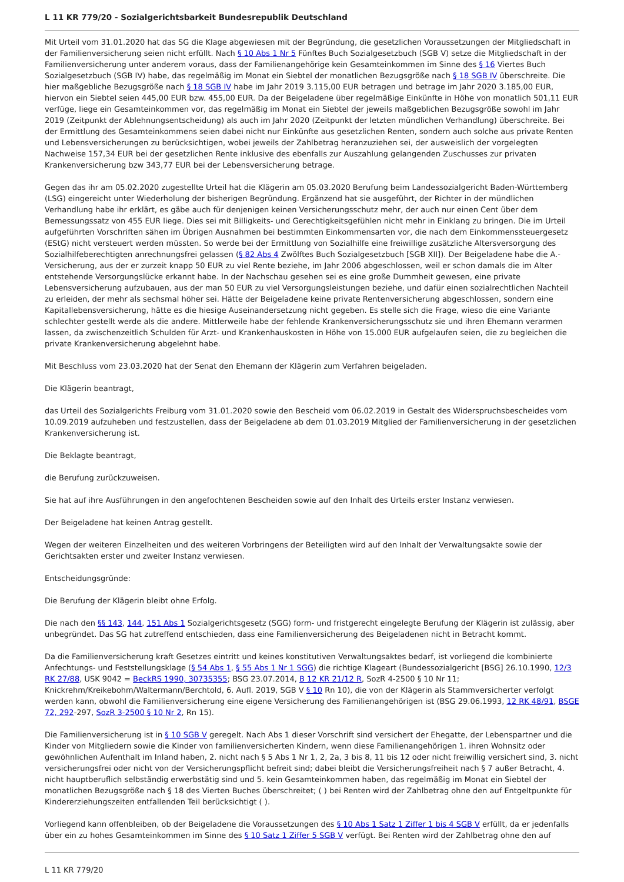L 11 KR 779/20 - Sozialgerichtsbarkeit Bundesrepublik Deutschland
Mit Urteil vom 31.01.2020 hat das SG die Klage abgewiesen mit der Begründung, die gesetzlichen Voraussetzungen der Mitgliedschaft in der Familienversicherung seien nicht erfüllt. Nach § 10 Abs 1 Nr 5 Fünftes Buch Sozialgesetzbuch (SGB V) setze die Mitgliedschaft in der Familienversicherung unter anderem voraus, dass der Familienangehörige kein Gesamteinkommen im Sinne des § 16 Viertes Buch Sozialgesetzbuch (SGB IV) habe, das regelmäßig im Monat ein Siebtel der monatlichen Bezugsgröße nach § 18 SGB IV überschreite. Die hier maßgebliche Bezugsgröße nach § 18 SGB IV habe im Jahr 2019 3.115,00 EUR betragen und betrage im Jahr 2020 3.185,00 EUR, hiervon ein Siebtel seien 445,00 EUR bzw. 455,00 EUR. Da der Beigeladene über regelmäßige Einkünfte in Höhe von monatlich 501,11 EUR verfüge, liege ein Gesamteinkommen vor, das regelmäßig im Monat ein Siebtel der jeweils maßgeblichen Bezugsgröße sowohl im Jahr 2019 (Zeitpunkt der Ablehnungsentscheidung) als auch im Jahr 2020 (Zeitpunkt der letzten mündlichen Verhandlung) überschreite. Bei der Ermittlung des Gesamteinkommens seien dabei nicht nur Einkünfte aus gesetzlichen Renten, sondern auch solche aus private Renten und Lebensversicherungen zu berücksichtigen, wobei jeweils der Zahlbetrag heranzuziehen sei, der ausweislich der vorgelegten Nachweise 157,34 EUR bei der gesetzlichen Rente inklusive des ebenfalls zur Auszahlung gelangenden Zuschusses zur privaten Krankenversicherung bzw 343,77 EUR bei der Lebensversicherung betrage.
Gegen das ihr am 05.02.2020 zugestellte Urteil hat die Klägerin am 05.03.2020 Berufung beim Landessozialgericht Baden-Württemberg (LSG) eingereicht unter Wiederholung der bisherigen Begründung. Ergänzend hat sie ausgeführt, der Richter in der mündlichen Verhandlung habe ihr erklärt, es gäbe auch für denjenigen keinen Versicherungsschutz mehr, der auch nur einen Cent über dem Bemessungssatz von 455 EUR liege. Dies sei mit Billigkeits- und Gerechtigkeitsgefühlen nicht mehr in Einklang zu bringen. Die im Urteil aufgeführten Vorschriften sähen im Übrigen Ausnahmen bei bestimmten Einkommensarten vor, die nach dem Einkommenssteuergesetz (EStG) nicht versteuert werden müssten. So werde bei der Ermittlung von Sozialhilfe eine freiwillige zusätzliche Altersversorgung des Sozialhilfeberechtigten anrechnungsfrei gelassen (§ 82 Abs 4 Zwölftes Buch Sozialgesetzbuch [SGB XII]). Der Beigeladene habe die A.-Versicherung, aus der er zurzeit knapp 50 EUR zu viel Rente beziehe, im Jahr 2006 abgeschlossen, weil er schon damals die im Alter entstehende Versorgungslücke erkannt habe. In der Nachschau gesehen sei es eine große Dummheit gewesen, eine private Lebensversicherung aufzubauen, aus der man 50 EUR zu viel Versorgungsleistungen beziehe, und dafür einen sozialrechtlichen Nachteil zu erleiden, der mehr als sechsmal höher sei. Hätte der Beigeladene keine private Rentenversicherung abgeschlossen, sondern eine Kapitallebensversicherung, hätte es die hiesige Auseinandersetzung nicht gegeben. Es stelle sich die Frage, wieso die eine Variante schlechter gestellt werde als die andere. Mittlerweile habe der fehlende Krankenversicherungsschutz sie und ihren Ehemann verarmen lassen, da zwischenzeitlich Schulden für Arzt- und Krankenhauskosten in Höhe von 15.000 EUR aufgelaufen seien, die zu begleichen die private Krankenversicherung abgelehnt habe.
Mit Beschluss vom 23.03.2020 hat der Senat den Ehemann der Klägerin zum Verfahren beigeladen.
Die Klägerin beantragt,
das Urteil des Sozialgerichts Freiburg vom 31.01.2020 sowie den Bescheid vom 06.02.2019 in Gestalt des Widerspruchsbescheides vom 10.09.2019 aufzuheben und festzustellen, dass der Beigeladene ab dem 01.03.2019 Mitglied der Familienversicherung in der gesetzlichen Krankenversicherung ist.
Die Beklagte beantragt,
die Berufung zurückzuweisen.
Sie hat auf ihre Ausführungen in den angefochtenen Bescheiden sowie auf den Inhalt des Urteils erster Instanz verwiesen.
Der Beigeladene hat keinen Antrag gestellt.
Wegen der weiteren Einzelheiten und des weiteren Vorbringens der Beteiligten wird auf den Inhalt der Verwaltungsakte sowie der Gerichtsakten erster und zweiter Instanz verwiesen.
Entscheidungsgründe:
Die Berufung der Klägerin bleibt ohne Erfolg.
Die nach den §§ 143, 144, 151 Abs 1 Sozialgerichtsgesetz (SGG) form- und fristgerecht eingelegte Berufung der Klägerin ist zulässig, aber unbegründet. Das SG hat zutreffend entschieden, dass eine Familienversicherung des Beigeladenen nicht in Betracht kommt.
Da die Familienversicherung kraft Gesetzes eintritt und keines konstitutiven Verwaltungsaktes bedarf, ist vorliegend die kombinierte Anfechtungs- und Feststellungsklage (§ 54 Abs 1, § 55 Abs 1 Nr 1 SGG) die richtige Klageart (Bundessozialgericht [BSG] 26.10.1990, 12/3 RK 27/88, USK 9042 = BeckRS 1990, 30735355; BSG 23.07.2014, B 12 KR 21/12 R, SozR 4-2500 § 10 Nr 11; Knickrehm/Kreikebohm/Waltermann/Berchtold, 6. Aufl. 2019, SGB V § 10 Rn 10), die von der Klägerin als Stammversicherter verfolgt werden kann, obwohl die Familienversicherung eine eigene Versicherung des Familienangehörigen ist (BSG 29.06.1993, 12 RK 48/91, BSGE 72, 292-297, SozR 3-2500 § 10 Nr 2, Rn 15).
Die Familienversicherung ist in § 10 SGB V geregelt. Nach Abs 1 dieser Vorschrift sind versichert der Ehegatte, der Lebenspartner und die Kinder von Mitgliedern sowie die Kinder von familienversicherten Kindern, wenn diese Familienangehörigen 1. ihren Wohnsitz oder gewöhnlichen Aufenthalt im Inland haben, 2. nicht nach § 5 Abs 1 Nr 1, 2, 2a, 3 bis 8, 11 bis 12 oder nicht freiwillig versichert sind, 3. nicht versicherungsfrei oder nicht von der Versicherungspflicht befreit sind; dabei bleibt die Versicherungsfreiheit nach § 7 außer Betracht, 4. nicht hauptberuflich selbständig erwerbstätig sind und 5. kein Gesamteinkommen haben, das regelmäßig im Monat ein Siebtel der monatlichen Bezugsgröße nach § 18 des Vierten Buches überschreitet; ( ) bei Renten wird der Zahlbetrag ohne den auf Entgeltpunkte für Kindererziehungszeiten entfallenden Teil berücksichtigt ( ).
Vorliegend kann offenbleiben, ob der Beigeladene die Voraussetzungen des § 10 Abs 1 Satz 1 Ziffer 1 bis 4 SGB V erfüllt, da er jedenfalls über ein zu hohes Gesamteinkommen im Sinne des § 10 Satz 1 Ziffer 5 SGB V verfügt. Bei Renten wird der Zahlbetrag ohne den auf
L 11 KR 779/20